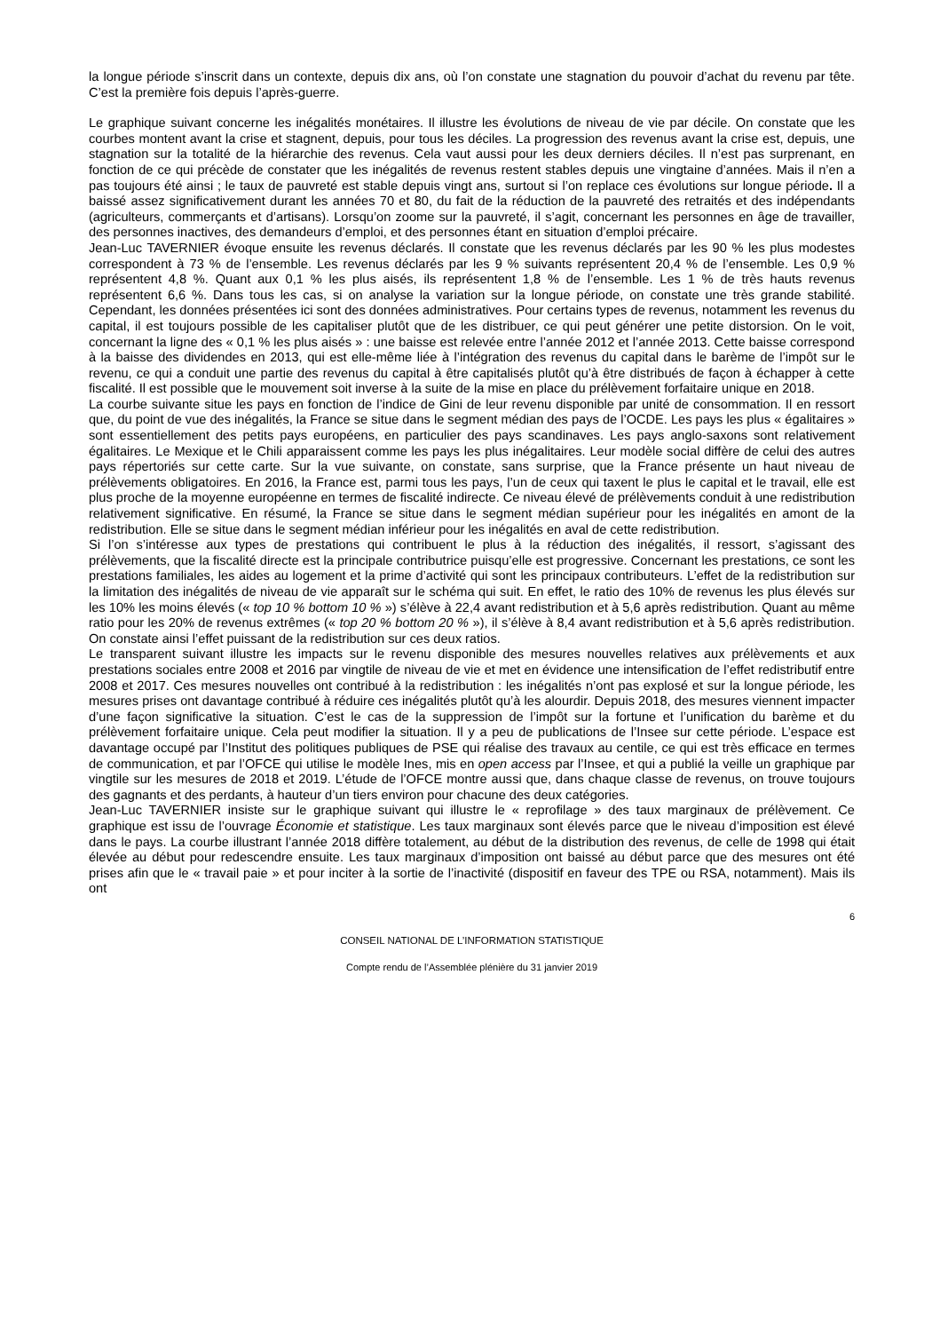la longue période s’inscrit dans un contexte, depuis dix ans, où l’on constate une stagnation du pouvoir d’achat du revenu par tête. C’est la première fois depuis l’après-guerre.
Le graphique suivant concerne les inégalités monétaires. Il illustre les évolutions de niveau de vie par décile. On constate que les courbes montent avant la crise et stagnent, depuis, pour tous les déciles. La progression des revenus avant la crise est, depuis, une stagnation sur la totalité de la hiérarchie des revenus. Cela vaut aussi pour les deux derniers déciles. Il n’est pas surprenant, en fonction de ce qui précède de constater que les inégalités de revenus restent stables depuis une vingtaine d’années. Mais il n’en a pas toujours été ainsi ; le taux de pauvreté est stable depuis vingt ans, surtout si l’on replace ces évolutions sur longue période. Il a baissé assez significativement durant les années 70 et 80, du fait de la réduction de la pauvreté des retraités et des indépendants (agriculteurs, commerçants et d’artisans). Lorsqu’on zoome sur la pauvreté, il s’agit, concernant les personnes en âge de travailler, des personnes inactives, des demandeurs d’emploi, et des personnes étant en situation d’emploi précaire.
Jean-Luc TAVERNIER évoque ensuite les revenus déclarés. Il constate que les revenus déclarés par les 90 % les plus modestes correspondent à 73 % de l’ensemble. Les revenus déclarés par les 9 % suivants représentent 20,4 % de l’ensemble. Les 0,9 % représentent 4,8 %. Quant aux 0,1 % les plus aisés, ils représentent 1,8 % de l’ensemble. Les 1 % de très hauts revenus représentent 6,6 %. Dans tous les cas, si on analyse la variation sur la longue période, on constate une très grande stabilité. Cependant, les données présentées ici sont des données administratives. Pour certains types de revenus, notamment les revenus du capital, il est toujours possible de les capitaliser plutôt que de les distribuer, ce qui peut générer une petite distorsion. On le voit, concernant la ligne des « 0,1 % les plus aisés » : une baisse est relevée entre l’année 2012 et l’année 2013. Cette baisse correspond à la baisse des dividendes en 2013, qui est elle-même liée à l’intégration des revenus du capital dans le barème de l’impôt sur le revenu, ce qui a conduit une partie des revenus du capital à être capitalisés plutôt qu’à être distribués de façon à échapper à cette fiscalité. Il est possible que le mouvement soit inverse à la suite de la mise en place du prélèvement forfaitaire unique en 2018.
La courbe suivante situe les pays en fonction de l’indice de Gini de leur revenu disponible par unité de consommation. Il en ressort que, du point de vue des inégalités, la France se situe dans le segment médian des pays de l’OCDE. Les pays les plus « égalitaires » sont essentiellement des petits pays européens, en particulier des pays scandinaves. Les pays anglo-saxons sont relativement égalitaires. Le Mexique et le Chili apparaissent comme les pays les plus inégalitaires. Leur modèle social diffère de celui des autres pays répertoriés sur cette carte. Sur la vue suivante, on constate, sans surprise, que la France présente un haut niveau de prélèvements obligatoires. En 2016, la France est, parmi tous les pays, l’un de ceux qui taxent le plus le capital et le travail, elle est plus proche de la moyenne européenne en termes de fiscalité indirecte. Ce niveau élevé de prélèvements conduit à une redistribution relativement significative. En résumé, la France se situe dans le segment médian supérieur pour les inégalités en amont de la redistribution. Elle se situe dans le segment médian inférieur pour les inégalités en aval de cette redistribution.
Si l’on s’intéresse aux types de prestations qui contribuent le plus à la réduction des inégalités, il ressort, s’agissant des prélèvements, que la fiscalité directe est la principale contributrice puisqu’elle est progressive. Concernant les prestations, ce sont les prestations familiales, les aides au logement et la prime d’activité qui sont les principaux contributeurs. L’effet de la redistribution sur la limitation des inégalités de niveau de vie apparaît sur le schéma qui suit. En effet, le ratio des 10% de revenus les plus élevés sur les 10% les moins élevés (« top 10 % bottom 10 % ») s’élève à 22,4 avant redistribution et à 5,6 après redistribution. Quant au même ratio pour les 20% de revenus extrêmes (« top 20 % bottom 20 % »), il s’élève à 8,4 avant redistribution et à 5,6 après redistribution. On constate ainsi l’effet puissant de la redistribution sur ces deux ratios.
Le transparent suivant illustre les impacts sur le revenu disponible des mesures nouvelles relatives aux prélèvements et aux prestations sociales entre 2008 et 2016 par vingtile de niveau de vie et met en évidence une intensification de l’effet redistributif entre 2008 et 2017. Ces mesures nouvelles ont contribué à la redistribution : les inégalités n’ont pas explosé et sur la longue période, les mesures prises ont davantage contribué à réduire ces inégalités plutôt qu’à les alourdir. Depuis 2018, des mesures viennent impacter d’une façon significative la situation. C’est le cas de la suppression de l’impôt sur la fortune et l’unification du barème et du prélèvement forfaitaire unique. Cela peut modifier la situation. Il y a peu de publications de l’Insee sur cette période. L’espace est davantage occupé par l’Institut des politiques publiques de PSE qui réalise des travaux au centile, ce qui est très efficace en termes de communication, et par l’OFCE qui utilise le modèle Ines, mis en open access par l’Insee, et qui a publié la veille un graphique par vingtile sur les mesures de 2018 et 2019. L’étude de l’OFCE montre aussi que, dans chaque classe de revenus, on trouve toujours des gagnants et des perdants, à hauteur d’un tiers environ pour chacune des deux catégories.
Jean-Luc TAVERNIER insiste sur le graphique suivant qui illustre le « reprofilage » des taux marginaux de prélèvement. Ce graphique est issu de l’ouvrage Économie et statistique. Les taux marginaux sont élevés parce que le niveau d’imposition est élevé dans le pays. La courbe illustrant l’année 2018 diffère totalement, au début de la distribution des revenus, de celle de 1998 qui était élevée au début pour redescendre ensuite. Les taux marginaux d’imposition ont baissé au début parce que des mesures ont été prises afin que le « travail paie » et pour inciter à la sortie de l’inactivité (dispositif en faveur des TPE ou RSA, notamment). Mais ils ont
6
CONSEIL NATIONAL DE L’INFORMATION STATISTIQUE
Compte rendu de l’Assemblée plénière du 31 janvier 2019